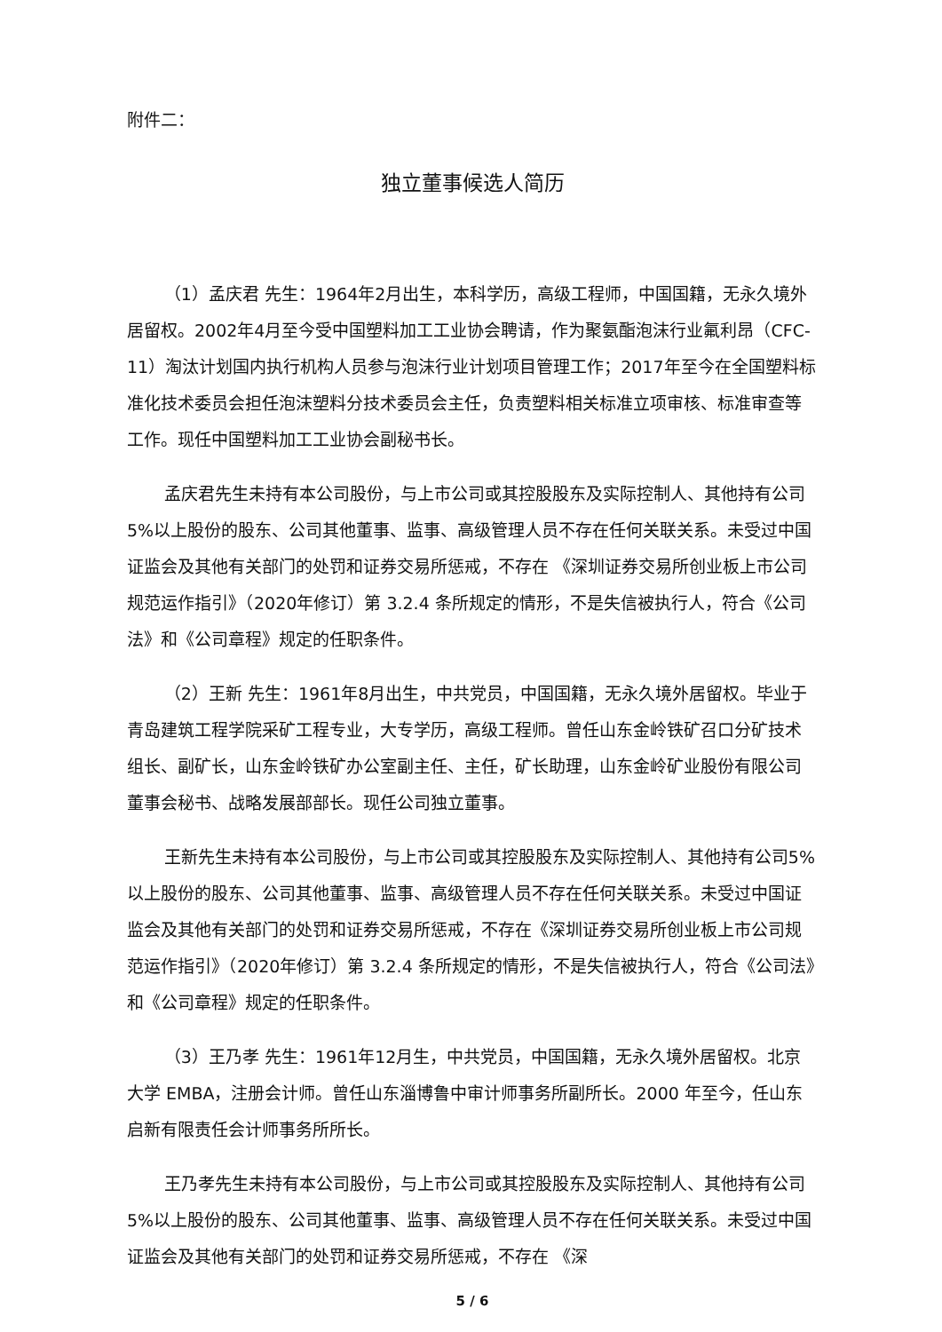附件二：
独立董事候选人简历
（1）孟庆君 先生：1964年2月出生，本科学历，高级工程师，中国国籍，无永久境外居留权。2002年4月至今受中国塑料加工工业协会聘请，作为聚氨酯泡沫行业氟利昂（CFC-11）淘汰计划国内执行机构人员参与泡沫行业计划项目管理工作；2017年至今在全国塑料标准化技术委员会担任泡沫塑料分技术委员会主任，负责塑料相关标准立项审核、标准审查等工作。现任中国塑料加工工业协会副秘书长。
孟庆君先生未持有本公司股份，与上市公司或其控股股东及实际控制人、其他持有公司5%以上股份的股东、公司其他董事、监事、高级管理人员不存在任何关联关系。未受过中国证监会及其他有关部门的处罚和证券交易所惩戒，不存在 《深圳证券交易所创业板上市公司规范运作指引》（2020年修订）第 3.2.4 条所规定的情形，不是失信被执行人，符合《公司法》和《公司章程》规定的任职条件。
（2）王新 先生：1961年8月出生，中共党员，中国国籍，无永久境外居留权。毕业于青岛建筑工程学院采矿工程专业，大专学历，高级工程师。曾任山东金岭铁矿召口分矿技术组长、副矿长，山东金岭铁矿办公室副主任、主任，矿长助理，山东金岭矿业股份有限公司董事会秘书、战略发展部部长。现任公司独立董事。
王新先生未持有本公司股份，与上市公司或其控股股东及实际控制人、其他持有公司5%以上股份的股东、公司其他董事、监事、高级管理人员不存在任何关联关系。未受过中国证监会及其他有关部门的处罚和证券交易所惩戒，不存在《深圳证券交易所创业板上市公司规范运作指引》（2020年修订）第 3.2.4 条所规定的情形，不是失信被执行人，符合《公司法》和《公司章程》规定的任职条件。
（3）王乃孝 先生：1961年12月生，中共党员，中国国籍，无永久境外居留权。北京大学 EMBA，注册会计师。曾任山东淄博鲁中审计师事务所副所长。2000 年至今，任山东启新有限责任会计师事务所所长。
王乃孝先生未持有本公司股份，与上市公司或其控股股东及实际控制人、其他持有公司5%以上股份的股东、公司其他董事、监事、高级管理人员不存在任何关联关系。未受过中国证监会及其他有关部门的处罚和证券交易所惩戒，不存在 《深
5 / 6